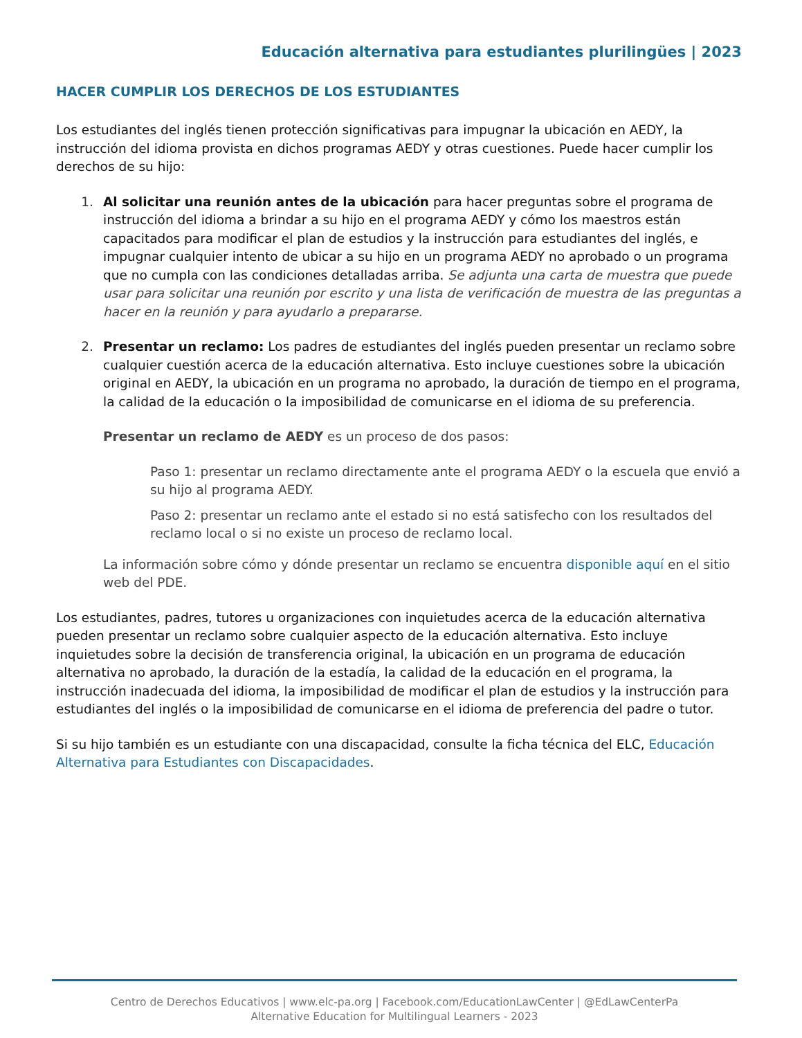Educación alternativa para estudiantes plurilingües | 2023
HACER CUMPLIR LOS DERECHOS DE LOS ESTUDIANTES
Los estudiantes del inglés tienen protección significativas para impugnar la ubicación en AEDY, la instrucción del idioma provista en dichos programas AEDY y otras cuestiones. Puede hacer cumplir los derechos de su hijo:
1. Al solicitar una reunión antes de la ubicación para hacer preguntas sobre el programa de instrucción del idioma a brindar a su hijo en el programa AEDY y cómo los maestros están capacitados para modificar el plan de estudios y la instrucción para estudiantes del inglés, e impugnar cualquier intento de ubicar a su hijo en un programa AEDY no aprobado o un programa que no cumpla con las condiciones detalladas arriba. Se adjunta una carta de muestra que puede usar para solicitar una reunión por escrito y una lista de verificación de muestra de las preguntas a hacer en la reunión y para ayudarlo a prepararse.
2. Presentar un reclamo: Los padres de estudiantes del inglés pueden presentar un reclamo sobre cualquier cuestión acerca de la educación alternativa. Esto incluye cuestiones sobre la ubicación original en AEDY, la ubicación en un programa no aprobado, la duración de tiempo en el programa, la calidad de la educación o la imposibilidad de comunicarse en el idioma de su preferencia.
Presentar un reclamo de AEDY es un proceso de dos pasos:
Paso 1: presentar un reclamo directamente ante el programa AEDY o la escuela que envió a su hijo al programa AEDY.
Paso 2: presentar un reclamo ante el estado si no está satisfecho con los resultados del reclamo local o si no existe un proceso de reclamo local.
La información sobre cómo y dónde presentar un reclamo se encuentra disponible aquí en el sitio web del PDE.
Los estudiantes, padres, tutores u organizaciones con inquietudes acerca de la educación alternativa pueden presentar un reclamo sobre cualquier aspecto de la educación alternativa. Esto incluye inquietudes sobre la decisión de transferencia original, la ubicación en un programa de educación alternativa no aprobado, la duración de la estadía, la calidad de la educación en el programa, la instrucción inadecuada del idioma, la imposibilidad de modificar el plan de estudios y la instrucción para estudiantes del inglés o la imposibilidad de comunicarse en el idioma de preferencia del padre o tutor.
Si su hijo también es un estudiante con una discapacidad, consulte la ficha técnica del ELC, Educación Alternativa para Estudiantes con Discapacidades.
Centro de Derechos Educativos | www.elc-pa.org | Facebook.com/EducationLawCenter | @EdLawCenterPa
Alternative Education for Multilingual Learners - 2023